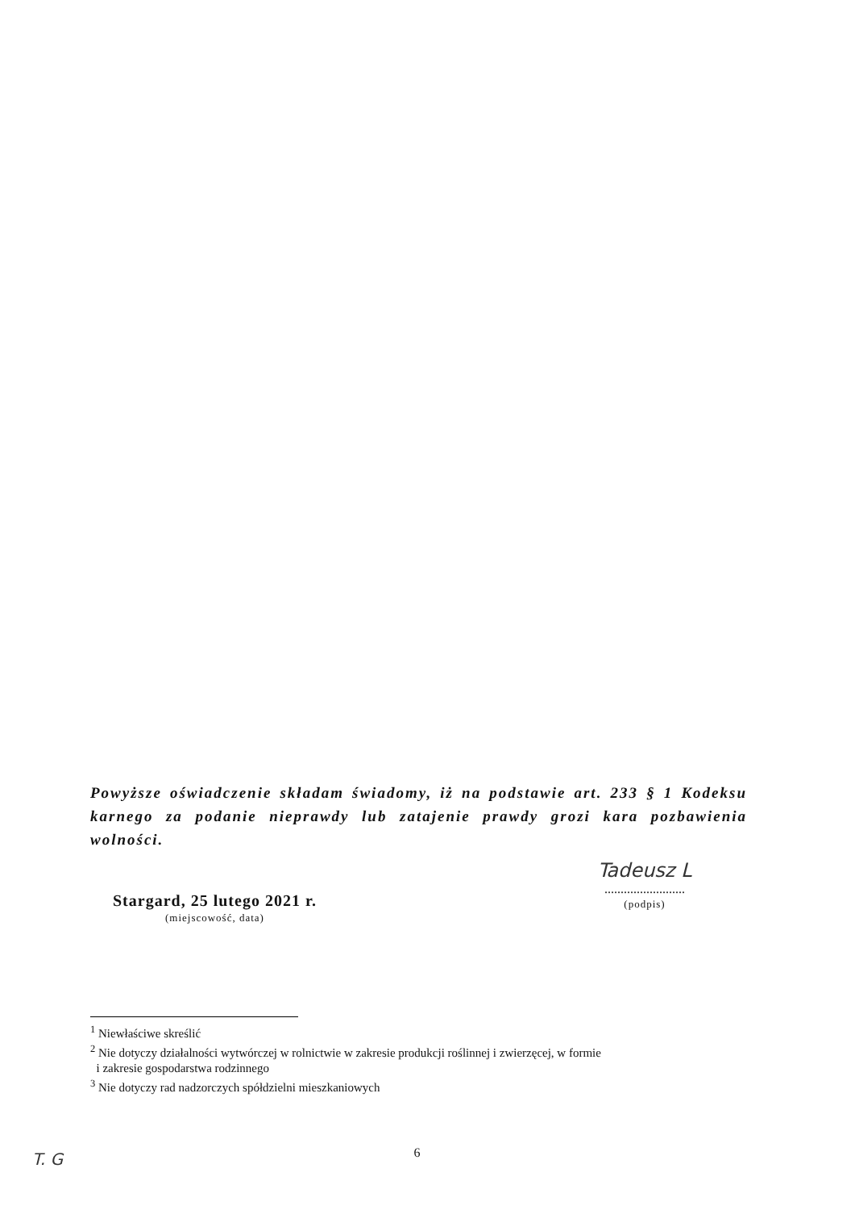Powyższe oświadczenie składam świadomy, iż na podstawie art. 233 § 1 Kodeksu karnego za podanie nieprawdy lub zatajenie prawdy grozi kara pozbawienia wolności.
Stargard, 25 lutego 2021 r.
(miejscowość, data)
Tadeusz L
.........................
(podpis)
<sup>1</sup> Niewłaściwe skreślić
<sup>2</sup> Nie dotyczy działalności wytwórczej w rolnictwie w zakresie produkcji roślinnej i zwierzęcej, w formie
i zakresie gospodarstwa rodzinnego
<sup>3</sup> Nie dotyczy rad nadzorczych spółdzielni mieszkaniowych
6 T. G